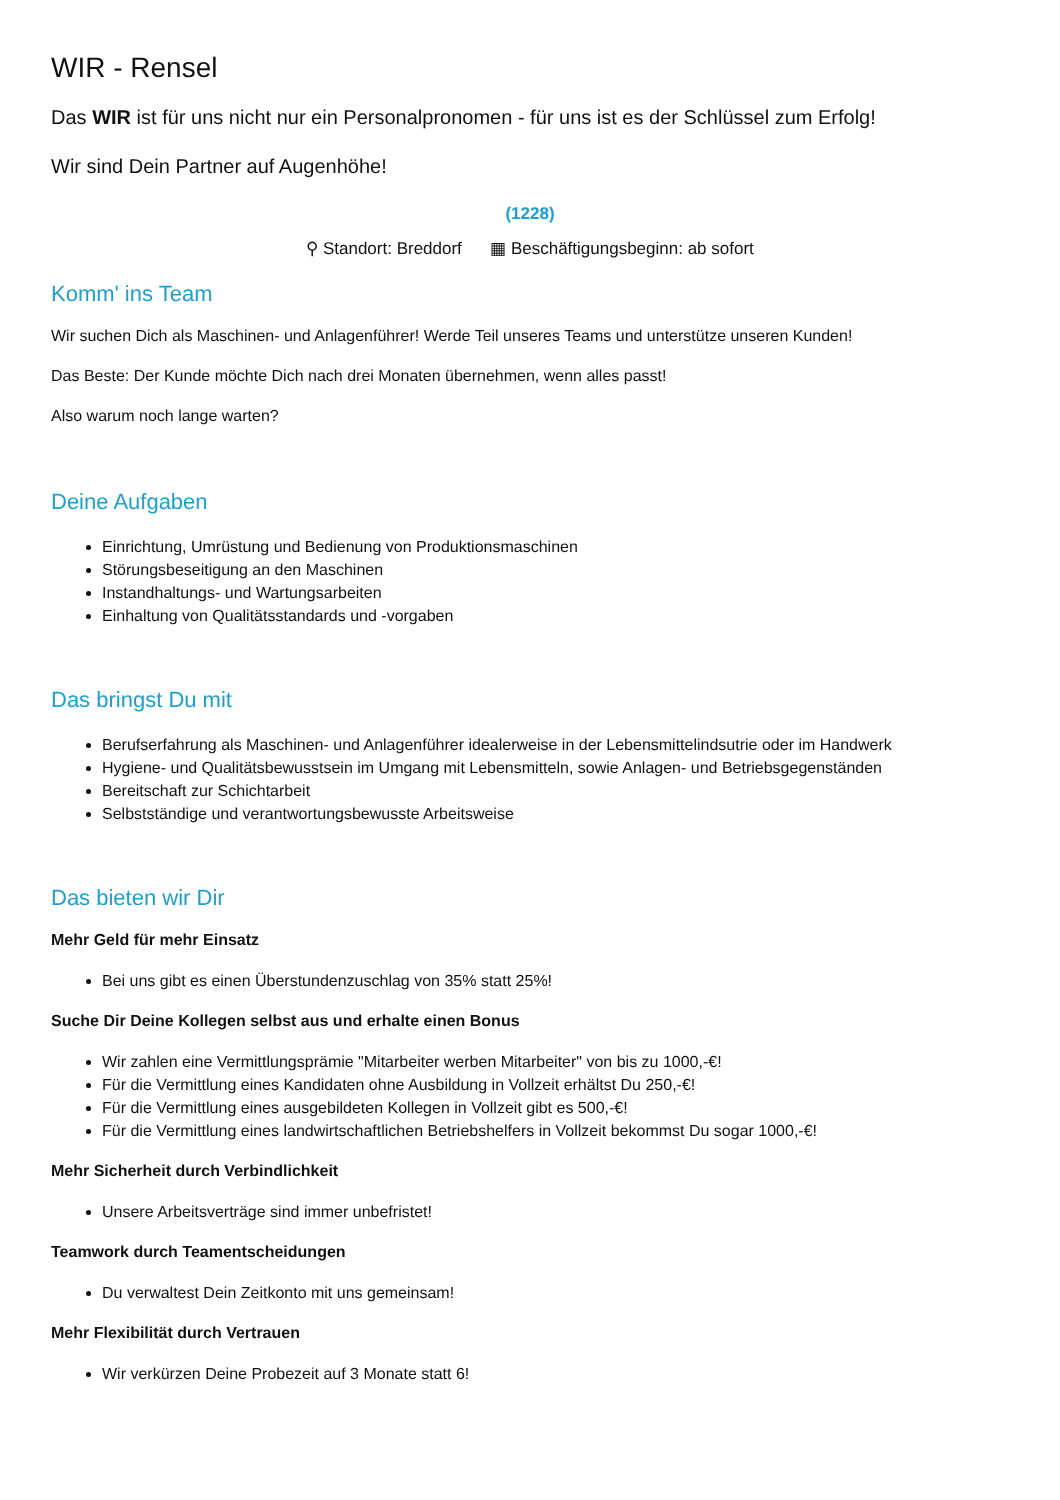WIR - Rensel
Das WIR ist für uns nicht nur ein Personalpronomen - für uns ist es der Schlüssel zum Erfolg!
Wir sind Dein Partner auf Augenhöhe!
(1228)
⚲ Standort: Breddorf ▦ Beschäftigungsbeginn: ab sofort
Komm' ins Team
Wir suchen Dich als Maschinen- und Anlagenführer! Werde Teil unseres Teams und unterstütze unseren Kunden!
Das Beste: Der Kunde möchte Dich nach drei Monaten übernehmen, wenn alles passt!
Also warum noch lange warten?
Deine Aufgaben
Einrichtung, Umrüstung und Bedienung von Produktionsmaschinen
Störungsbeseitigung an den Maschinen
Instandhaltungs- und Wartungsarbeiten
Einhaltung von Qualitätsstandards und -vorgaben
Das bringst Du mit
Berufserfahrung als Maschinen- und Anlagenführer idealerweise in der Lebensmittelindsutrie oder im Handwerk
Hygiene- und Qualitätsbewusstsein im Umgang mit Lebensmitteln, sowie Anlagen- und Betriebsgegenständen
Bereitschaft zur Schichtarbeit
Selbstständige und verantwortungsbewusste Arbeitsweise
Das bieten wir Dir
Mehr Geld für mehr Einsatz
Bei uns gibt es einen Überstundenzuschlag von 35% statt 25%!
Suche Dir Deine Kollegen selbst aus und erhalte einen Bonus
Wir zahlen eine Vermittlungsprämie "Mitarbeiter werben Mitarbeiter" von bis zu 1000,-€!
Für die Vermittlung eines Kandidaten ohne Ausbildung in Vollzeit erhältst Du 250,-€!
Für die Vermittlung eines ausgebildeten Kollegen in Vollzeit gibt es 500,-€!
Für die Vermittlung eines landwirtschaftlichen Betriebshelfers in Vollzeit bekommst Du sogar 1000,-€!
Mehr Sicherheit durch Verbindlichkeit
Unsere Arbeitsverträge sind immer unbefristet!
Teamwork durch Teamentscheidungen
Du verwaltest Dein Zeitkonto mit uns gemeinsam!
Mehr Flexibilität durch Vertrauen
Wir verkürzen Deine Probezeit auf 3 Monate statt 6!